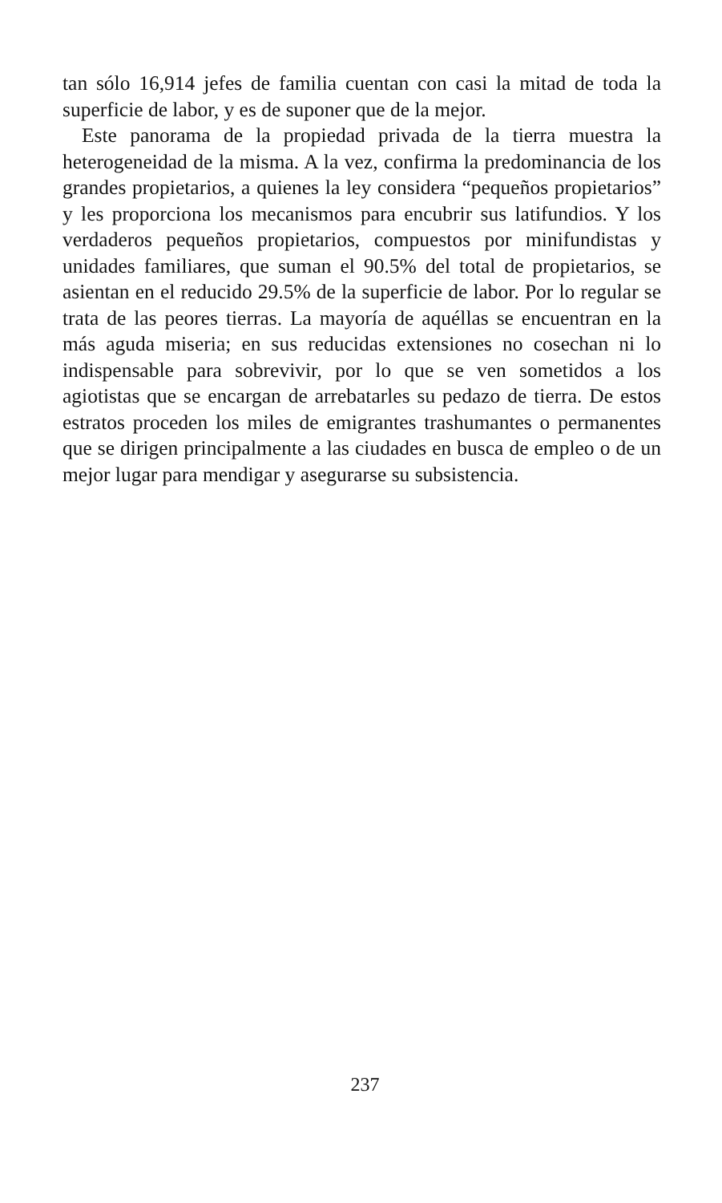tan sólo 16,914 jefes de familia cuentan con casi la mitad de toda la superficie de labor, y es de suponer que de la mejor.
Este panorama de la propiedad privada de la tierra muestra la heterogeneidad de la misma. A la vez, confirma la predominancia de los grandes propietarios, a quienes la ley considera “pequeños propietarios” y les proporciona los mecanismos para encubrir sus latifundios. Y los verdaderos pequeños propietarios, compuestos por minifundistas y unidades familiares, que suman el 90.5% del total de propietarios, se asientan en el reducido 29.5% de la superficie de labor. Por lo regular se trata de las peores tierras. La mayoría de aquéllas se encuentran en la más aguda miseria; en sus reducidas extensiones no cosechan ni lo indispensable para sobrevivir, por lo que se ven sometidos a los agiotistas que se encargan de arrebatarles su pedazo de tierra. De estos estratos proceden los miles de emigrantes trashumantes o permanentes que se dirigen principalmente a las ciudades en busca de empleo o de un mejor lugar para mendigar y asegurarse su subsistencia.
237